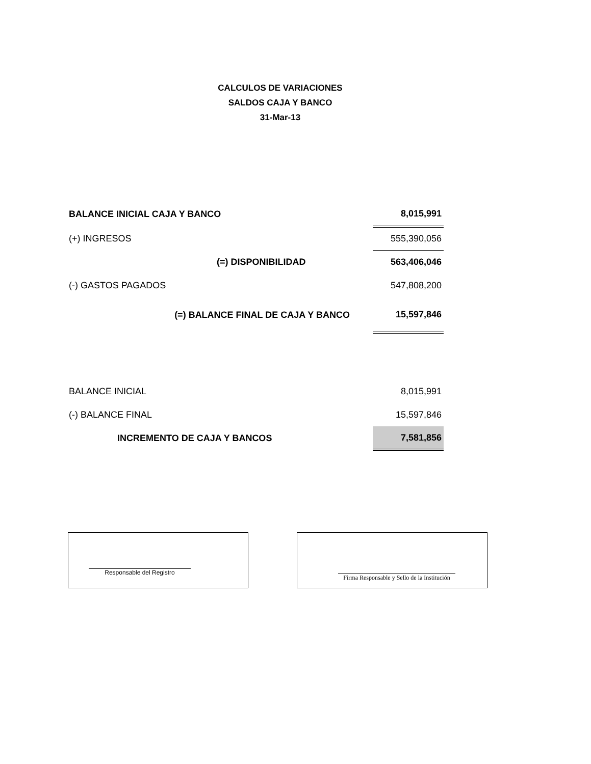CALCULOS DE VARIACIONES
SALDOS CAJA Y BANCO
31-Mar-13
| BALANCE INICIAL CAJA Y BANCO | 8,015,991 |
| (+) INGRESOS | 555,390,056 |
| (=) DISPONIBILIDAD | 563,406,046 |
| (-) GASTOS PAGADOS | 547,808,200 |
| (=) BALANCE FINAL DE CAJA Y BANCO | 15,597,846 |
| BALANCE INICIAL | 8,015,991 |
| (-) BALANCE FINAL | 15,597,846 |
| INCREMENTO DE CAJA Y BANCOS | 7,581,856 |
Responsable del Registro
Firma Responsable y Sello de la Institución